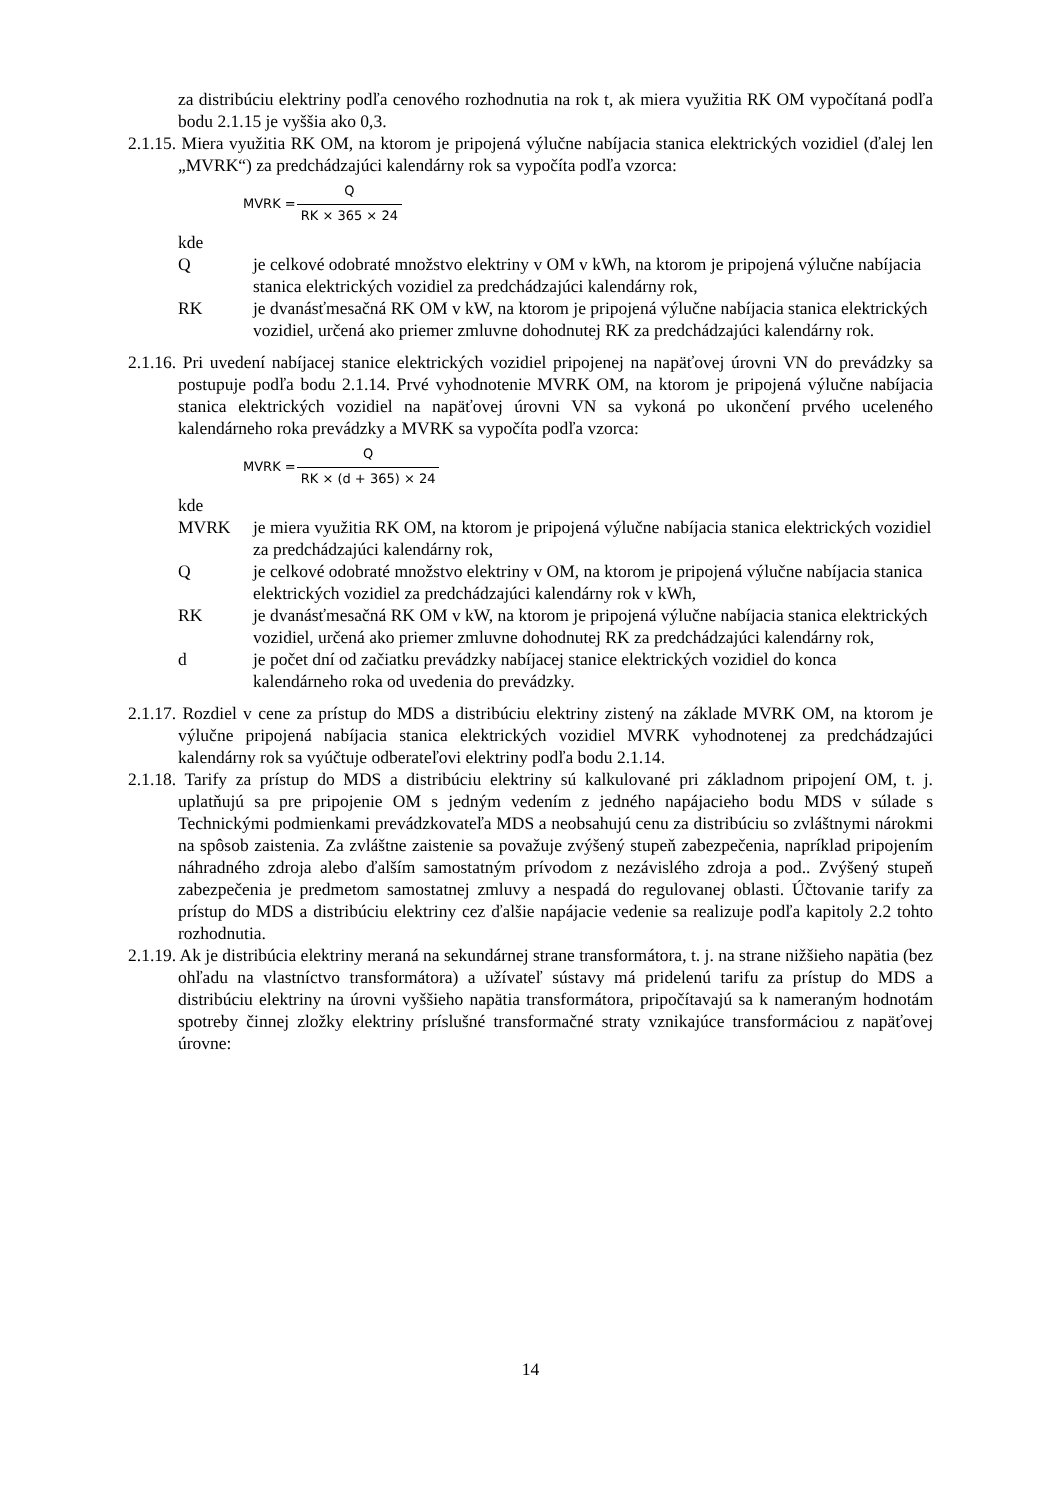za distribúciu elektriny podľa cenového rozhodnutia na rok t, ak miera využitia RK OM vypočítaná podľa bodu 2.1.15 je vyššia ako 0,3.
2.1.15. Miera využitia RK OM, na ktorom je pripojená výlučne nabíjacia stanica elektrických vozidiel (ďalej len „MVRK“) za predchádzajúci kalendárny rok sa vypočíta podľa vzorca:
MVRK = Q RK × 365 × 24
kde
Q je celkové odobraté množstvo elektriny v OM v kWh, na ktorom je pripojená výlučne nabíjacia stanica elektrických vozidiel za predchádzajúci kalendárny rok,
RK je dvanásťmesačná RK OM v kW, na ktorom je pripojená výlučne nabíjacia stanica elektrických vozidiel, určená ako priemer zmluvne dohodnutej RK za predchádzajúci kalendárny rok.
2.1.16. Pri uvedení nabíjacej stanice elektrických vozidiel pripojenej na napäťovej úrovni VN do prevádzky sa postupuje podľa bodu 2.1.14. Prvé vyhodnotenie MVRK OM, na ktorom je pripojená výlučne nabíjacia stanica elektrických vozidiel na napäťovej úrovni VN sa vykoná po ukončení prvého uceleného kalendárneho roka prevádzky a MVRK sa vypočíta podľa vzorca:
MVRK = Q RK × (d + 365) × 24
kde
MVRK je miera využitia RK OM, na ktorom je pripojená výlučne nabíjacia stanica elektrických vozidiel za predchádzajúci kalendárny rok,
Q je celkové odobraté množstvo elektriny v OM, na ktorom je pripojená výlučne nabíjacia stanica elektrických vozidiel za predchádzajúci kalendárny rok v kWh,
RK je dvanásťmesačná RK OM v kW, na ktorom je pripojená výlučne nabíjacia stanica elektrických vozidiel, určená ako priemer zmluvne dohodnutej RK za predchádzajúci kalendárny rok,
d je počet dní od začiatku prevádzky nabíjacej stanice elektrických vozidiel do konca kalendárneho roka od uvedenia do prevádzky.
2.1.17. Rozdiel v cene za prístup do MDS a distribúciu elektriny zistený na základe MVRK OM, na ktorom je výlučne pripojená nabíjacia stanica elektrických vozidiel MVRK vyhodnotenej za predchádzajúci kalendárny rok sa vyúčtuje odberateľovi elektriny podľa bodu 2.1.14.
2.1.18. Tarify za prístup do MDS a distribúciu elektriny sú kalkulované pri základnom pripojení OM, t. j. uplatňujú sa pre pripojenie OM s jedným vedením z jedného napájacieho bodu MDS v súlade s Technickými podmienkami prevádzkovateľa MDS a neobsahujú cenu za distribúciu so zvláštnymi nárokmi na spôsob zaistenia. Za zvláštne zaistenie sa považuje zvýšený stupeň zabezpečenia, napríklad pripojením náhradného zdroja alebo ďalším samostatným prívodom z nezávislého zdroja a pod.. Zvýšený stupeň zabezpečenia je predmetom samostatnej zmluvy a nespadá do regulovanej oblasti. Účtovanie tarify za prístup do MDS a distribúciu elektriny cez ďalšie napájacie vedenie sa realizuje podľa kapitoly 2.2 tohto rozhodnutia.
2.1.19. Ak je distribúcia elektriny meraná na sekundárnej strane transformátora, t. j. na strane nižšieho napätia (bez ohľadu na vlastníctvo transformátora) a užívateľ sústavy má pridelenú tarifu za prístup do MDS a distribúciu elektriny na úrovni vyššieho napätia transformátora, pripočítavajú sa k nameraným hodnotám spotreby činnej zložky elektriny príslušné transformačné straty vznikajúce transformáciou z napäťovej úrovne:
14